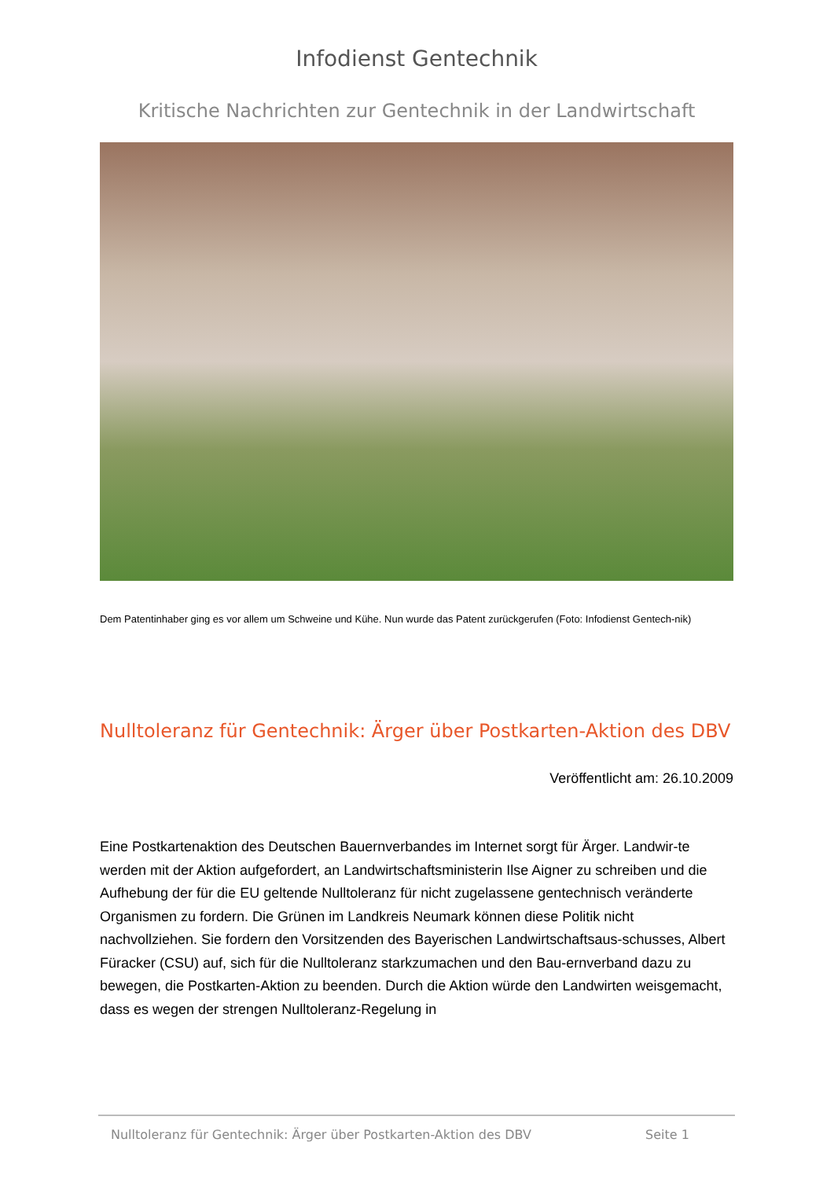Infodienst Gentechnik
Kritische Nachrichten zur Gentechnik in der Landwirtschaft
Dem Patentinhaber ging es vor allem um Schweine und Kühe. Nun wurde das Patent zurückgerufen (Foto: Infodienst Gentech-nik)
Nulltoleranz für Gentechnik: Ärger über Postkarten-Aktion des DBV
Veröffentlicht am: 26.10.2009
Eine Postkartenaktion des Deutschen Bauernverbandes im Internet sorgt für Ärger. Landwir-te werden mit der Aktion aufgefordert, an Landwirtschaftsministerin Ilse Aigner zu schreiben und die Aufhebung der für die EU geltende Nulltoleranz für nicht zugelassene gentechnisch veränderte Organismen zu fordern. Die Grünen im Landkreis Neumark können diese Politik nicht nachvollziehen. Sie fordern den Vorsitzenden des Bayerischen Landwirtschaftsaus-schusses, Albert Füracker (CSU) auf, sich für die Nulltoleranz starkzumachen und den Bau-ernverband dazu zu bewegen, die Postkarten-Aktion zu beenden. Durch die Aktion würde den Landwirten weisgemacht, dass es wegen der strengen Nulltoleranz-Regelung in
Nulltoleranz für Gentechnik: Ärger über Postkarten-Aktion des DBV Seite 1